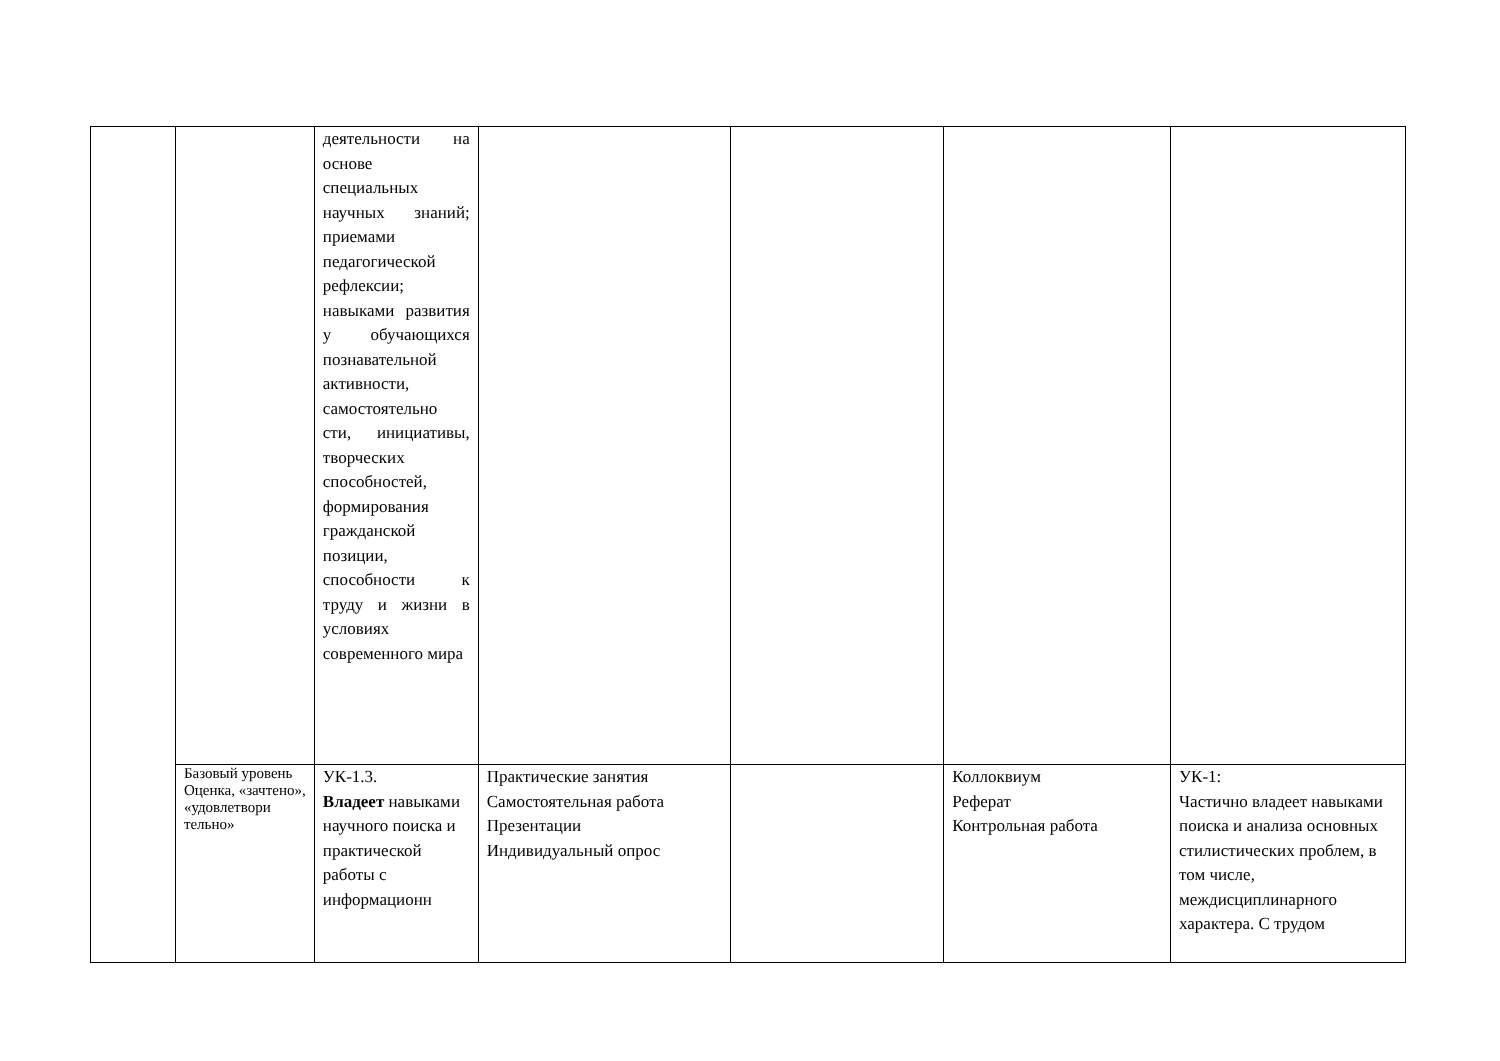| | | деятельности на основе специальных научных знаний; приемами педагогической рефлексии; навыками развития у обучающихся познавательной активности, самостоятельно сти, инициативы, творческих способностей, формирования гражданской позиции, способности к труду и жизни в условиях современного мира | | | | |
| | Базовый уровень Оценка, «зачтено», «удовлетвори тельно» | УК-1.3. Владеет навыками научного поиска и практической работы с информационн | Практические занятия Самостоятельная работа Презентации Индивидуальный опрос | | Коллоквиум Реферат Контрольная работа | УК-1: Частично владеет навыками поиска и анализа основных стилистических проблем, в том числе, междисциплинарного характера. С трудом |